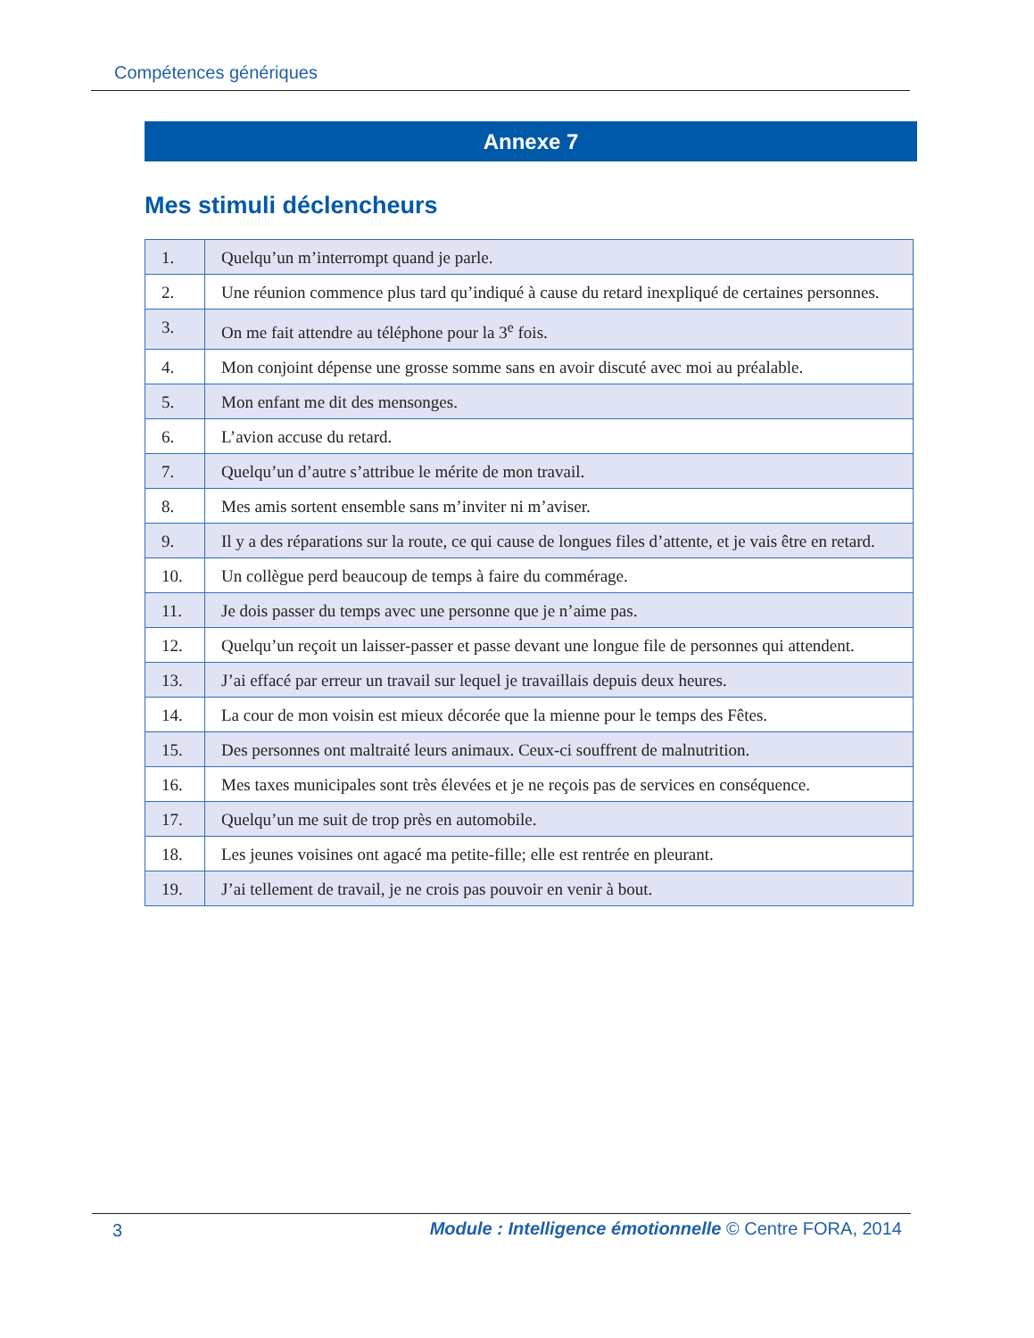Compétences génériques
Annexe 7
Mes stimuli déclencheurs
| 1. | Quelqu’un m’interrompt quand je parle. |
| 2. | Une réunion commence plus tard qu’indiqué à cause du retard inexpliqué de certaines personnes. |
| 3. | On me fait attendre au téléphone pour la 3<sup>e</sup> fois. |
| 4. | Mon conjoint dépense une grosse somme sans en avoir discuté avec moi au préalable. |
| 5. | Mon enfant me dit des mensonges. |
| 6. | L’avion accuse du retard. |
| 7. | Quelqu’un d’autre s’attribue le mérite de mon travail. |
| 8. | Mes amis sortent ensemble sans m’inviter ni m’aviser. |
| 9. | Il y a des réparations sur la route, ce qui cause de longues files d’attente, et je vais être en retard. |
| 10. | Un collègue perd beaucoup de temps à faire du commérage. |
| 11. | Je dois passer du temps avec une personne que je n’aime pas. |
| 12. | Quelqu’un reçoit un laisser-passer et passe devant une longue file de personnes qui attendent. |
| 13. | J’ai effacé par erreur un travail sur lequel je travaillais depuis deux heures. |
| 14. | La cour de mon voisin est mieux décorée que la mienne pour le temps des Fêtes. |
| 15. | Des personnes ont maltraité leurs animaux. Ceux-ci souffrent de malnutrition. |
| 16. | Mes taxes municipales sont très élevées et je ne reçois pas de services en conséquence. |
| 17. | Quelqu’un me suit de trop près en automobile. |
| 18. | Les jeunes voisines ont agacé ma petite-fille; elle est rentrée en pleurant. |
| 19. | J’ai tellement de travail, je ne crois pas pouvoir en venir à bout. |
3
Module : Intelligence émotionnelle © Centre FORA, 2014